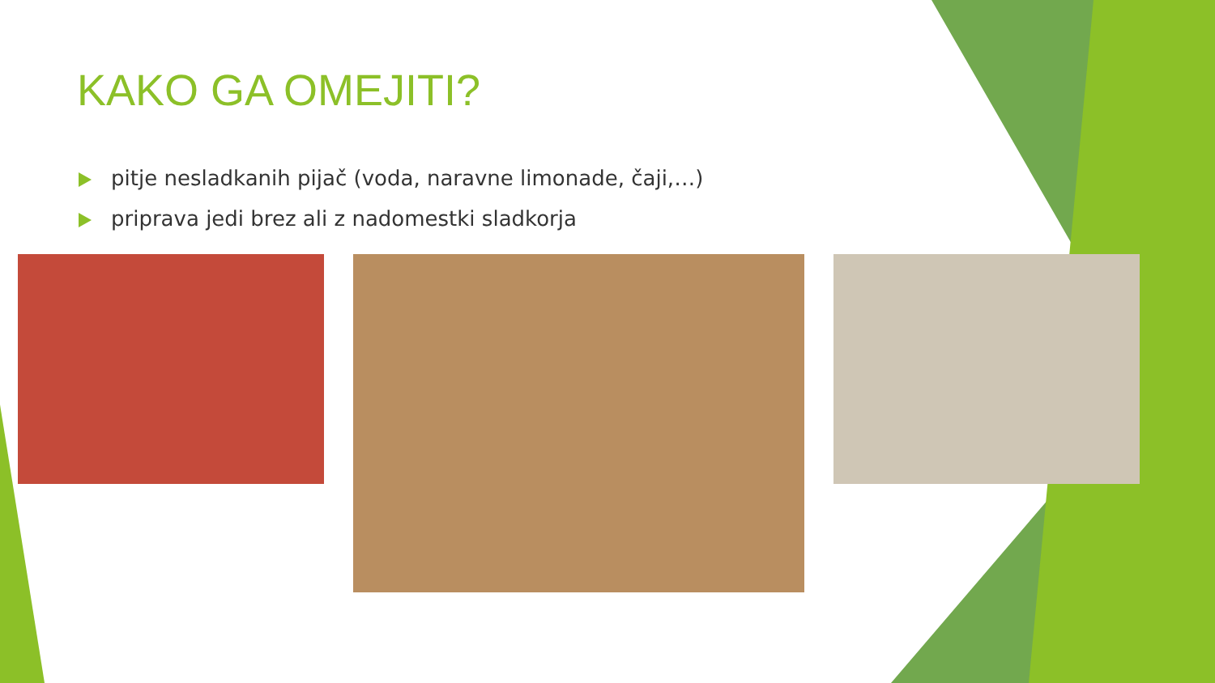KAKO GA OMEJITI?
pitje nesladkanih pijač (voda, naravne limonade, čaji,…)
priprava jedi brez ali z nadomestki sladkorja